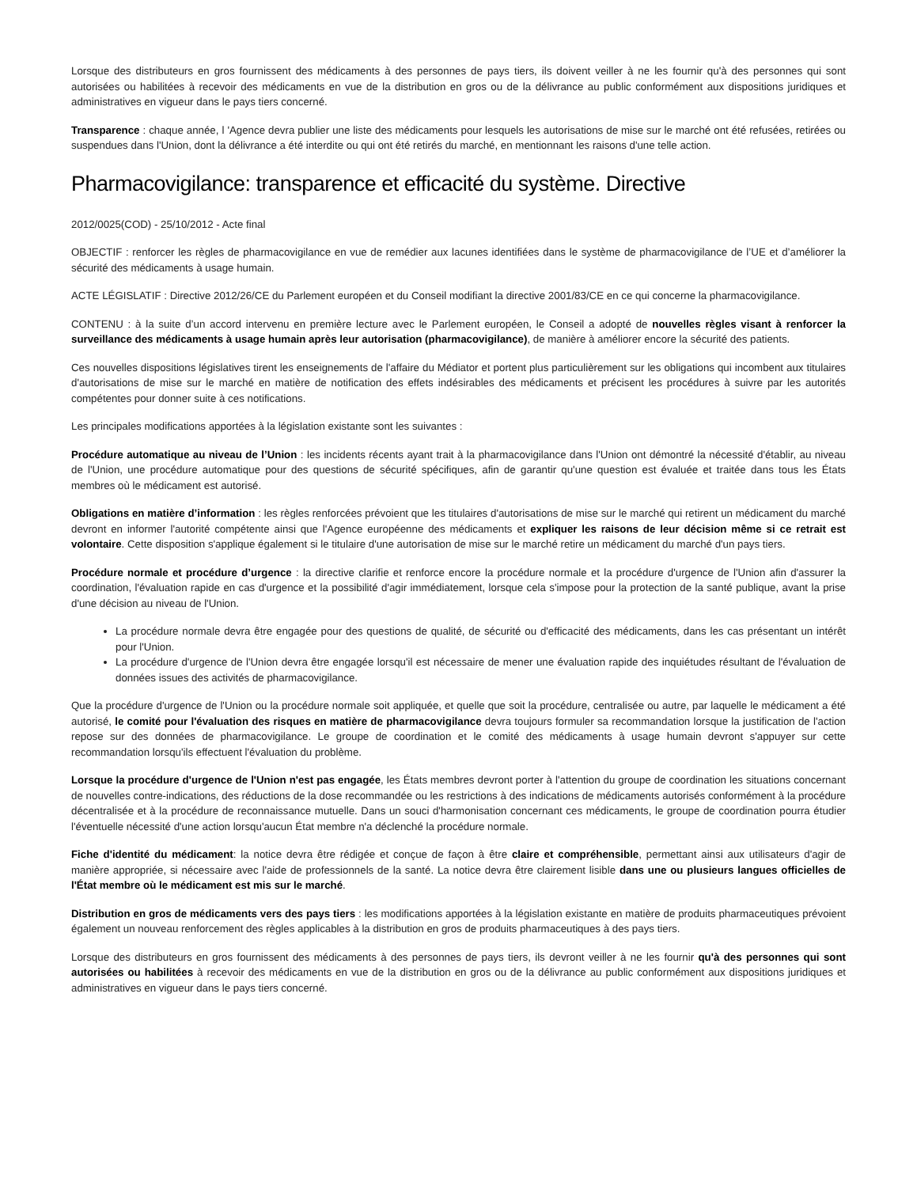Lorsque des distributeurs en gros fournissent des médicaments à des personnes de pays tiers, ils doivent veiller à ne les fournir qu'à des personnes qui sont autorisées ou habilitées à recevoir des médicaments en vue de la distribution en gros ou de la délivrance au public conformément aux dispositions juridiques et administratives en vigueur dans le pays tiers concerné.
Transparence : chaque année, l 'Agence devra publier une liste des médicaments pour lesquels les autorisations de mise sur le marché ont été refusées, retirées ou suspendues dans l'Union, dont la délivrance a été interdite ou qui ont été retirés du marché, en mentionnant les raisons d'une telle action.
Pharmacovigilance: transparence et efficacité du système. Directive
2012/0025(COD) - 25/10/2012 - Acte final
OBJECTIF : renforcer les règles de pharmacovigilance en vue de remédier aux lacunes identifiées dans le système de pharmacovigilance de l’UE et d’améliorer la sécurité des médicaments à usage humain.
ACTE LÉGISLATIF : Directive 2012/26/CE du Parlement européen et du Conseil modifiant la directive 2001/83/CE en ce qui concerne la pharmacovigilance.
CONTENU : à la suite d’un accord intervenu en première lecture avec le Parlement européen, le Conseil a adopté de nouvelles règles visant à renforcer la surveillance des médicaments à usage humain après leur autorisation (pharmacovigilance), de manière à améliorer encore la sécurité des patients.
Ces nouvelles dispositions législatives tirent les enseignements de l'affaire du Médiator et portent plus particulièrement sur les obligations qui incombent aux titulaires d'autorisations de mise sur le marché en matière de notification des effets indésirables des médicaments et précisent les procédures à suivre par les autorités compétentes pour donner suite à ces notifications.
Les principales modifications apportées à la législation existante sont les suivantes :
Procédure automatique au niveau de l’Union : les incidents récents ayant trait à la pharmacovigilance dans l'Union ont démontré la nécessité d'établir, au niveau de l'Union, une procédure automatique pour des questions de sécurité spécifiques, afin de garantir qu'une question est évaluée et traitée dans tous les États membres où le médicament est autorisé.
Obligations en matière d’information : les règles renforcées prévoient que les titulaires d'autorisations de mise sur le marché qui retirent un médicament du marché devront en informer l'autorité compétente ainsi que l'Agence européenne des médicaments et expliquer les raisons de leur décision même si ce retrait est volontaire. Cette disposition s'applique également si le titulaire d'une autorisation de mise sur le marché retire un médicament du marché d'un pays tiers.
Procédure normale et procédure d’urgence : la directive clarifie et renforce encore la procédure normale et la procédure d'urgence de l'Union afin d'assurer la coordination, l'évaluation rapide en cas d'urgence et la possibilité d'agir immédiatement, lorsque cela s'impose pour la protection de la santé publique, avant la prise d'une décision au niveau de l'Union.
La procédure normale devra être engagée pour des questions de qualité, de sécurité ou d'efficacité des médicaments, dans les cas présentant un intérêt pour l'Union.
La procédure d'urgence de l'Union devra être engagée lorsqu'il est nécessaire de mener une évaluation rapide des inquiétudes résultant de l'évaluation de données issues des activités de pharmacovigilance.
Que la procédure d'urgence de l'Union ou la procédure normale soit appliquée, et quelle que soit la procédure, centralisée ou autre, par laquelle le médicament a été autorisé, le comité pour l'évaluation des risques en matière de pharmacovigilance devra toujours formuler sa recommandation lorsque la justification de l'action repose sur des données de pharmacovigilance. Le groupe de coordination et le comité des médicaments à usage humain devront s'appuyer sur cette recommandation lorsqu'ils effectuent l'évaluation du problème.
Lorsque la procédure d'urgence de l'Union n'est pas engagée, les États membres devront porter à l'attention du groupe de coordination les situations concernant de nouvelles contre-indications, des réductions de la dose recommandée ou les restrictions à des indications de médicaments autorisés conformément à la procédure décentralisée et à la procédure de reconnaissance mutuelle. Dans un souci d'harmonisation concernant ces médicaments, le groupe de coordination pourra étudier l'éventuelle nécessité d'une action lorsqu'aucun État membre n'a déclenché la procédure normale.
Fiche d'identité du médicament: la notice devra être rédigée et conçue de façon à être claire et compréhensible, permettant ainsi aux utilisateurs d'agir de manière appropriée, si nécessaire avec l'aide de professionnels de la santé. La notice devra être clairement lisible dans une ou plusieurs langues officielles de l'État membre où le médicament est mis sur le marché.
Distribution en gros de médicaments vers des pays tiers : les modifications apportées à la législation existante en matière de produits pharmaceutiques prévoient également un nouveau renforcement des règles applicables à la distribution en gros de produits pharmaceutiques à des pays tiers.
Lorsque des distributeurs en gros fournissent des médicaments à des personnes de pays tiers, ils devront veiller à ne les fournir qu'à des personnes qui sont autorisées ou habilitées à recevoir des médicaments en vue de la distribution en gros ou de la délivrance au public conformément aux dispositions juridiques et administratives en vigueur dans le pays tiers concerné.